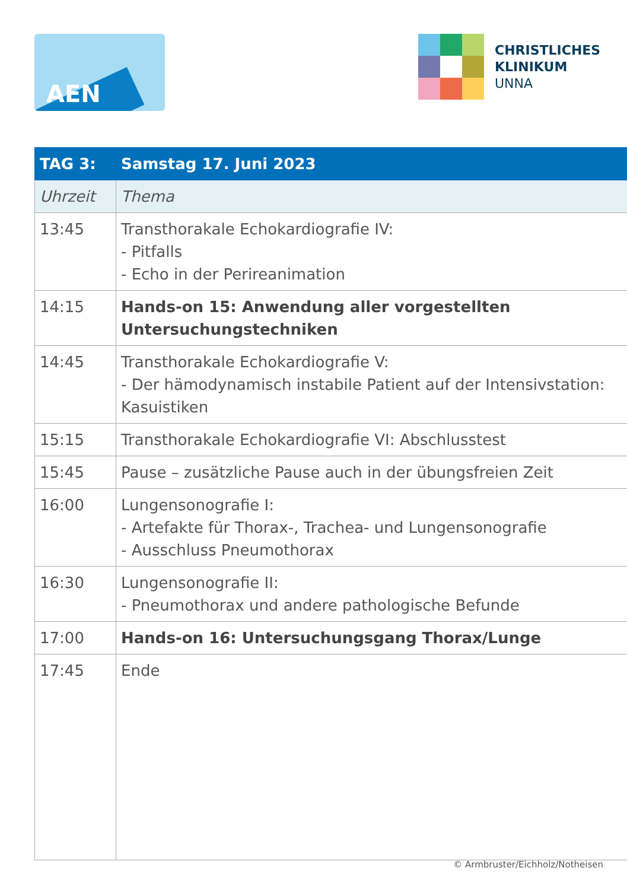AEN
CHRISTLICHES
KLINIKUM
UNNA
| TAG 3: | Samstag 17. Juni 2023 |
| Uhrzeit | Thema |
| 13:45 | Transthorakale Echokardiografie IV: - Pitfalls - Echo in der Perireanimation |
| 14:15 | Hands-on 15: Anwendung aller vorgestellten Untersuchungstechniken |
| 14:45 | Transthorakale Echokardiografie V: - Der hämodynamisch instabile Patient auf der Intensivstation: Kasuistiken |
| 15:15 | Transthorakale Echokardiografie VI: Abschlusstest |
| 15:45 | Pause – zusätzliche Pause auch in der übungsfreien Zeit |
| 16:00 | Lungensonografie I: - Artefakte für Thorax-, Trachea- und Lungensonografie - Ausschluss Pneumothorax |
| 16:30 | Lungensonografie II: - Pneumothorax und andere pathologische Befunde |
| 17:00 | Hands-on 16: Untersuchungsgang Thorax/Lunge |
| 17:45 | Ende |
© Armbruster/Eichholz/Notheisen